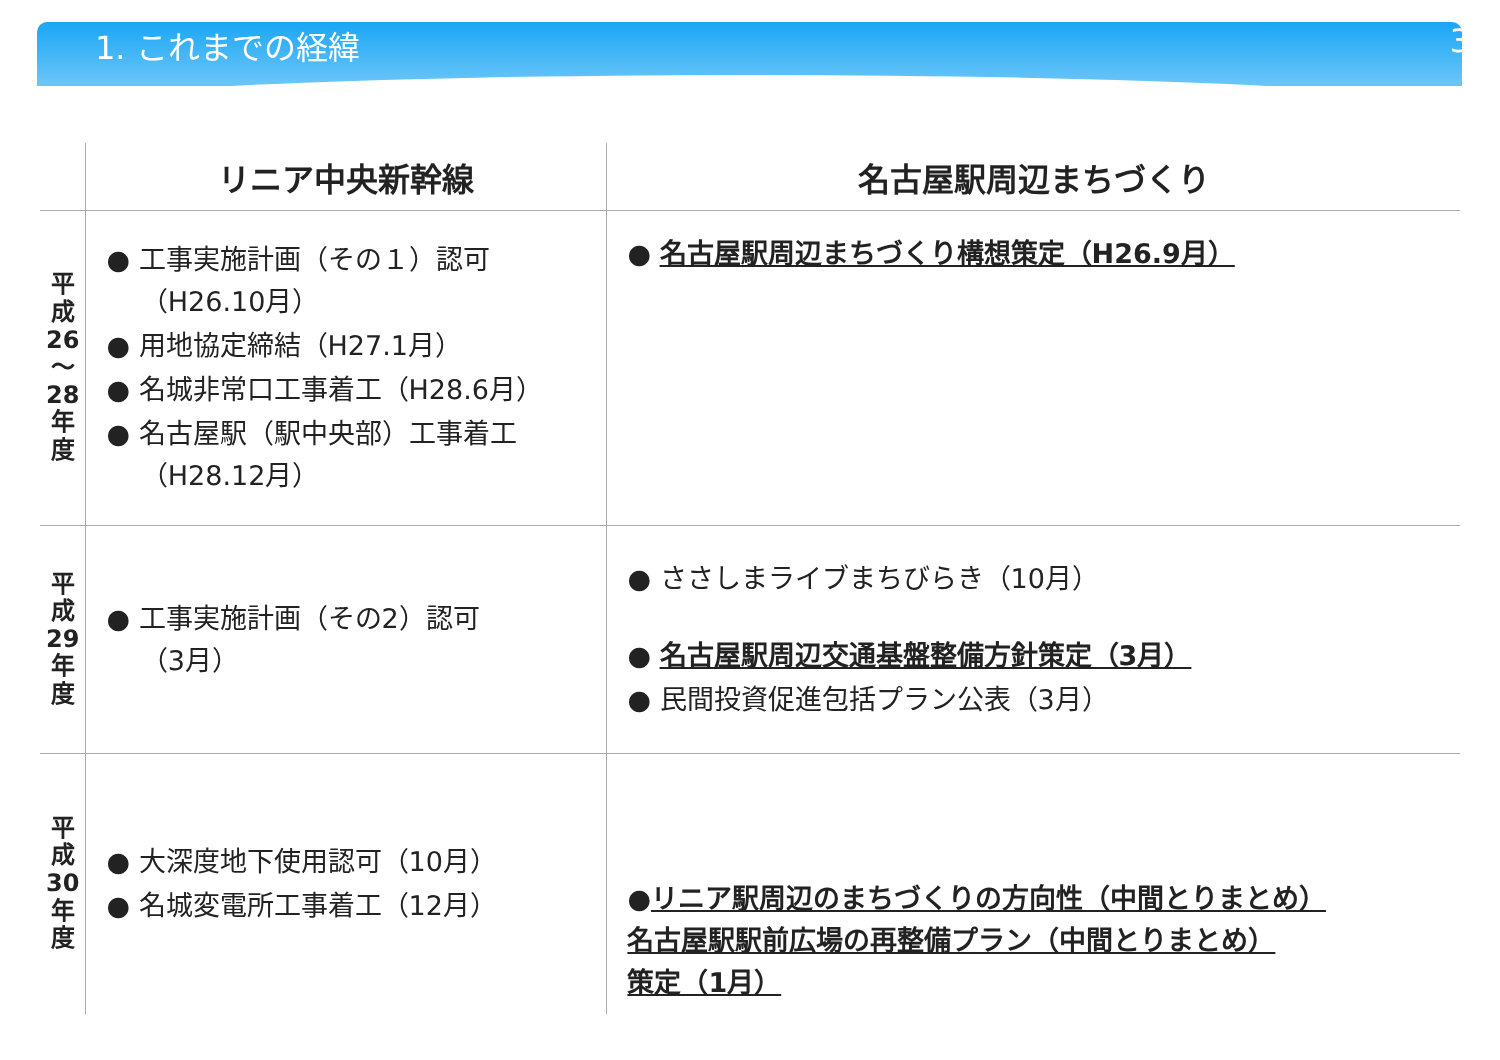1. これまでの経緯 3
| | リニア中央新幹線 | 名古屋駅周辺まちづくり |
| --- | --- | --- |
| 平 成 26 ～ 28 年 度 | ● 工事実施計画（その１）認可 （H26.10月） ● 用地協定締結（H27.1月） ● 名城非常口工事着工（H28.6月） ● 名古屋駅（駅中央部）工事着工 （H28.12月） | ● 名古屋駅周辺まちづくり構想策定（H26.9月） |
| 平 成 29 年 度 | ● 工事実施計画（その2）認可 （3月） | ● ささしまライブまちびらき（10月） ● 名古屋駅周辺交通基盤整備方針策定（3月） ● 民間投資促進包括プラン公表（3月） |
| 平 成 30 年 度 | ● 大深度地下使用認可（10月） ● 名城変電所工事着工（12月） | ● リニア駅周辺のまちづくりの方向性（中間とりまとめ） 名古屋駅駅前広場の再整備プラン（中間とりまとめ） 策定（1月） |